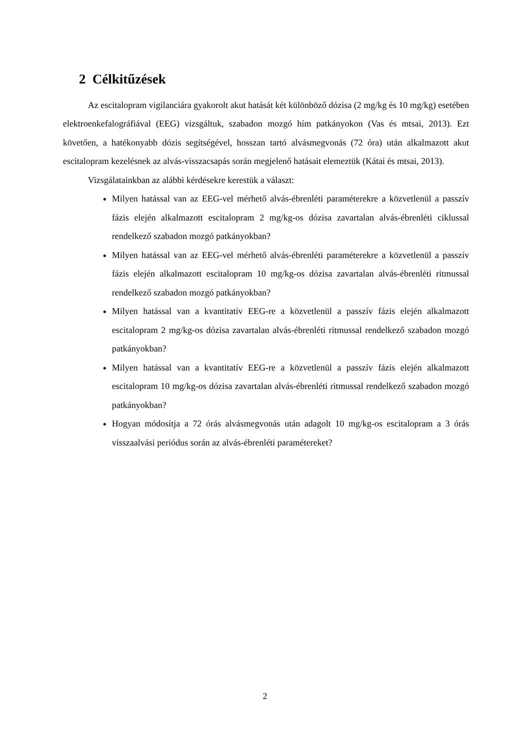2 Célkitűzések
Az escitalopram vigilanciára gyakorolt akut hatását két különböző dózisa (2 mg/kg és 10 mg/kg) esetében elektroenkefalográfiával (EEG) vizsgáltuk, szabadon mozgó hím patkányokon (Vas és mtsai, 2013). Ezt követően, a hatékonyabb dózis segítségével, hosszan tartó alvásmegvonás (72 óra) után alkalmazott akut escitalopram kezelésnek az alvás-visszacsapás során megjelenő hatásait elemeztük (Kátai és mtsai, 2013).
Vizsgálatainkban az alábbi kérdésekre kerestük a választ:
Milyen hatással van az EEG-vel mérhető alvás-ébrenléti paraméterekre a közvetlenül a passzív fázis elején alkalmazott escitalopram 2 mg/kg-os dózisa zavartalan alvás-ébrenléti ciklussal rendelkező szabadon mozgó patkányokban?
Milyen hatással van az EEG-vel mérhető alvás-ébrenléti paraméterekre a közvetlenül a passzív fázis elején alkalmazott escitalopram 10 mg/kg-os dózisa zavartalan alvás-ébrenléti ritmussal rendelkező szabadon mozgó patkányokban?
Milyen hatással van a kvantitatív EEG-re a közvetlenül a passzív fázis elején alkalmazott escitalopram 2 mg/kg-os dózisa zavartalan alvás-ébrenléti ritmussal rendelkező szabadon mozgó patkányokban?
Milyen hatással van a kvantitatív EEG-re a közvetlenül a passzív fázis elején alkalmazott escitalopram 10 mg/kg-os dózisa zavartalan alvás-ébrenléti ritmussal rendelkező szabadon mozgó patkányokban?
Hogyan módosítja a 72 órás alvásmegvonás után adagolt 10 mg/kg-os escitalopram a 3 órás visszaalvási periódus során az alvás-ébrenléti paramétereket?
2